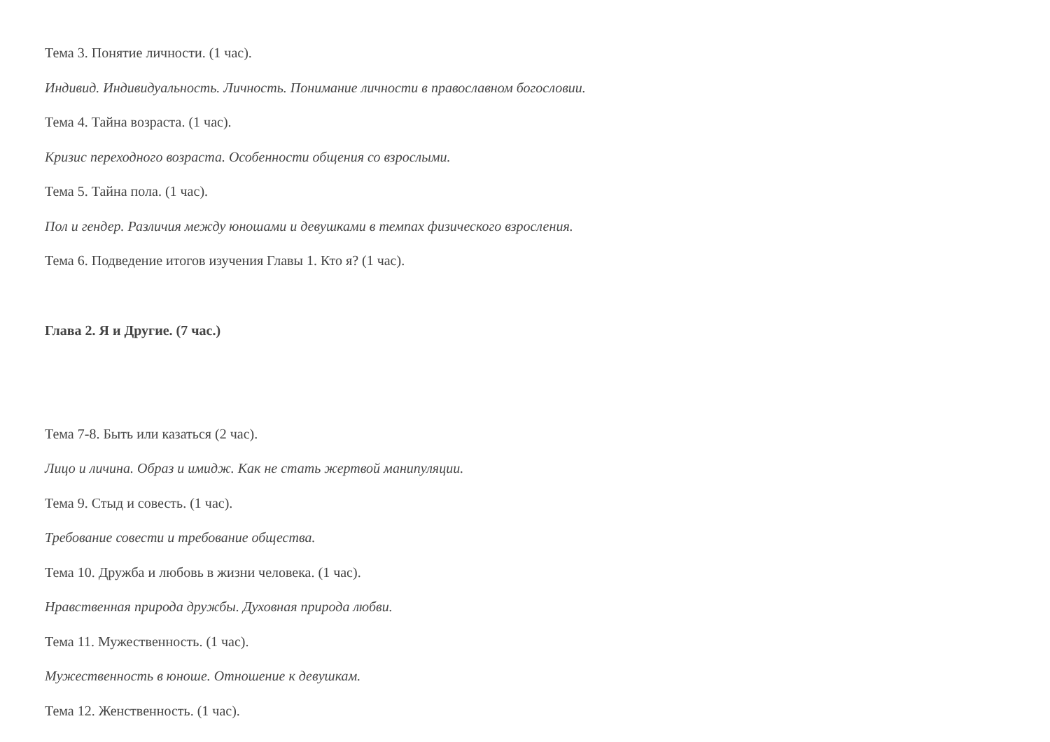Тема 3. Понятие личности. (1 час).
Индивид. Индивидуальность. Личность. Понимание личности в православном богословии.
Тема 4. Тайна возраста. (1 час).
Кризис переходного возраста. Особенности общения со взрослыми.
Тема 5. Тайна пола. (1 час).
Пол и гендер. Различия между юношами и девушками в темпах физического взросления.
Тема 6. Подведение итогов изучения Главы 1. Кто я? (1 час).
Глава 2. Я и Другие. (7 час.)
Тема 7-8. Быть или казаться (2 час).
Лицо и личина. Образ и имидж. Как не стать жертвой манипуляции.
Тема 9. Стыд и совесть. (1 час).
Требование совести и требование общества.
Тема 10. Дружба и любовь в жизни человека. (1 час).
Нравственная природа дружбы. Духовная природа любви.
Тема 11. Мужественность. (1 час).
Мужественность в юноше. Отношение к девушкам.
Тема 12. Женственность. (1 час).